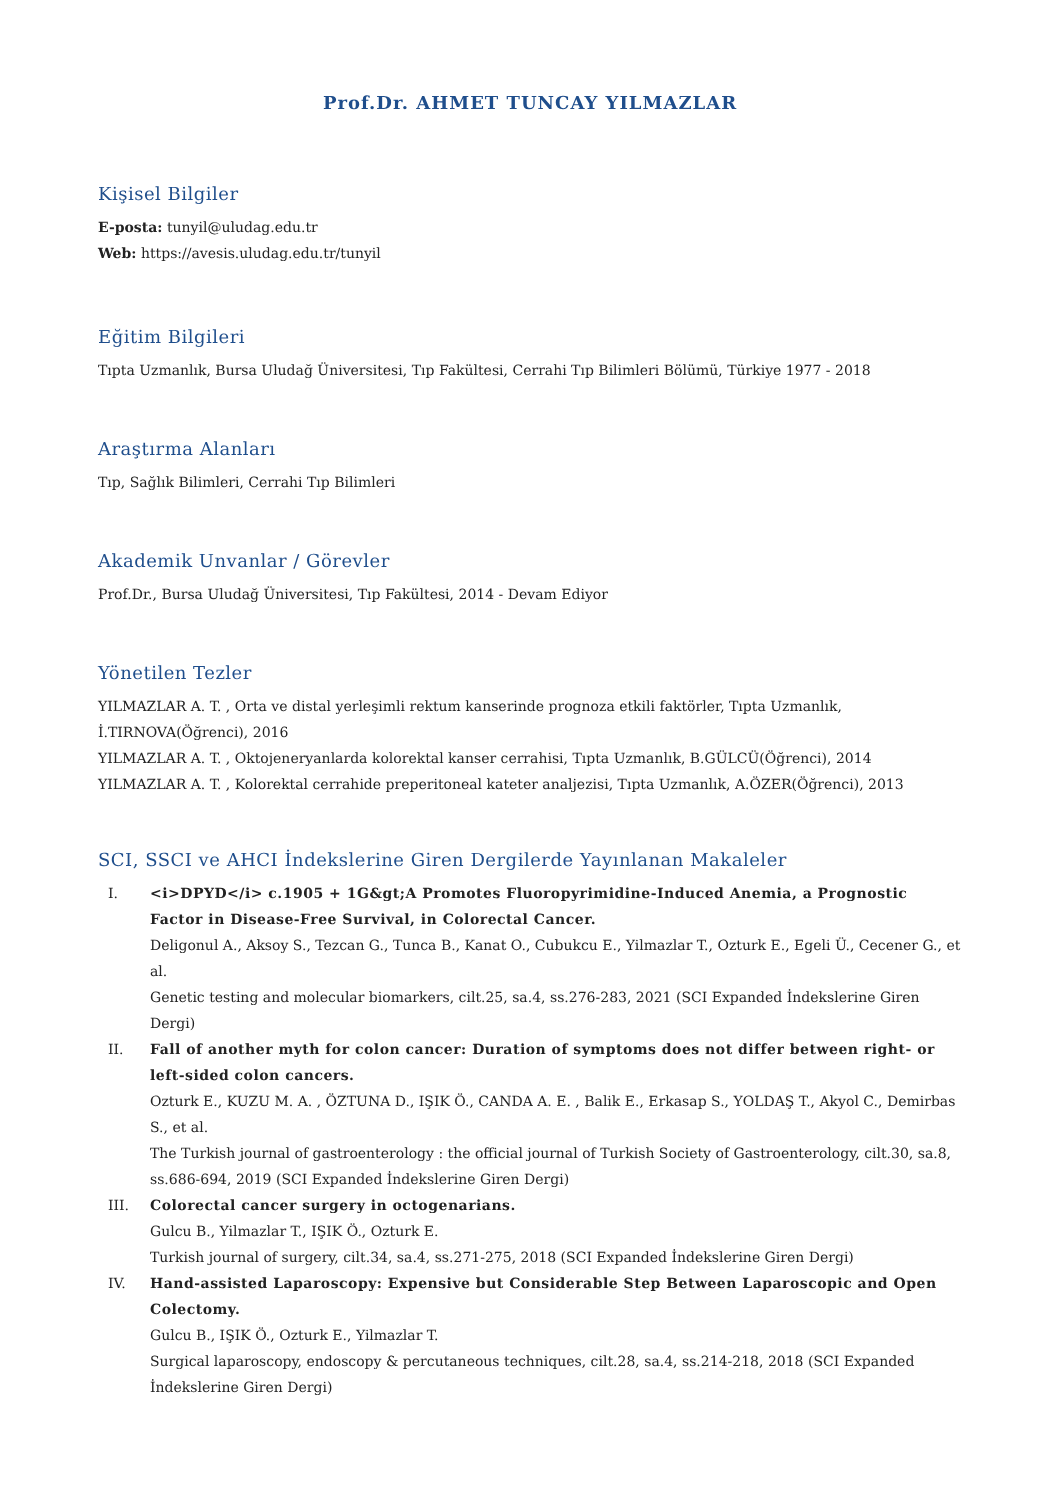Prof.Dr. AHMET TUNCAY YILMAZLAR
Kişisel Bilgiler
E-posta: tunyil@uludag.edu.tr
Web: https://avesis.uludag.edu.tr/tunyil
Eğitim Bilgileri
Tıpta Uzmanlık, Bursa Uludağ Üniversitesi, Tıp Fakültesi, Cerrahi Tıp Bilimleri Bölümü, Türkiye 1977 - 2018
Araştırma Alanları
Tıp, Sağlık Bilimleri, Cerrahi Tıp Bilimleri
Akademik Unvanlar / Görevler
Prof.Dr., Bursa Uludağ Üniversitesi, Tıp Fakültesi, 2014 - Devam Ediyor
Yönetilen Tezler
YILMAZLAR A. T. , Orta ve distal yerleşimli rektum kanserinde prognoza etkili faktörler, Tıpta Uzmanlık, İ.TIRNOVA(Öğrenci), 2016
YILMAZLAR A. T. , Oktojeneryanlarda kolorektal kanser cerrahisi, Tıpta Uzmanlık, B.GÜLCÜ(Öğrenci), 2014
YILMAZLAR A. T. , Kolorektal cerrahide preperitoneal kateter analjezisi, Tıpta Uzmanlık, A.ÖZER(Öğrenci), 2013
SCI, SSCI ve AHCI İndekslerine Giren Dergilerde Yayınlanan Makaleler
I. <i>DPYD</i> c.1905 + 1G&gt;A Promotes Fluoropyrimidine-Induced Anemia, a Prognostic Factor in Disease-Free Survival, in Colorectal Cancer.
Deligonul A., Aksoy S., Tezcan G., Tunca B., Kanat O., Cubukcu E., Yilmazlar T., Ozturk E., Egeli Ü., Cecener G., et al.
Genetic testing and molecular biomarkers, cilt.25, sa.4, ss.276-283, 2021 (SCI Expanded İndekslerine Giren Dergi)
II. Fall of another myth for colon cancer: Duration of symptoms does not differ between right- or left-sided colon cancers.
Ozturk E., KUZU M. A. , ÖZTUNA D., IŞIK Ö., CANDA A. E. , Balik E., Erkasap S., YOLDAŞ T., Akyol C., Demirbas S., et al.
The Turkish journal of gastroenterology : the official journal of Turkish Society of Gastroenterology, cilt.30, sa.8, ss.686-694, 2019 (SCI Expanded İndekslerine Giren Dergi)
III. Colorectal cancer surgery in octogenarians.
Gulcu B., Yilmazlar T., IŞIK Ö., Ozturk E.
Turkish journal of surgery, cilt.34, sa.4, ss.271-275, 2018 (SCI Expanded İndekslerine Giren Dergi)
IV. Hand-assisted Laparoscopy: Expensive but Considerable Step Between Laparoscopic and Open Colectomy.
Gulcu B., IŞIK Ö., Ozturk E., Yilmazlar T.
Surgical laparoscopy, endoscopy & percutaneous techniques, cilt.28, sa.4, ss.214-218, 2018 (SCI Expanded İndekslerine Giren Dergi)